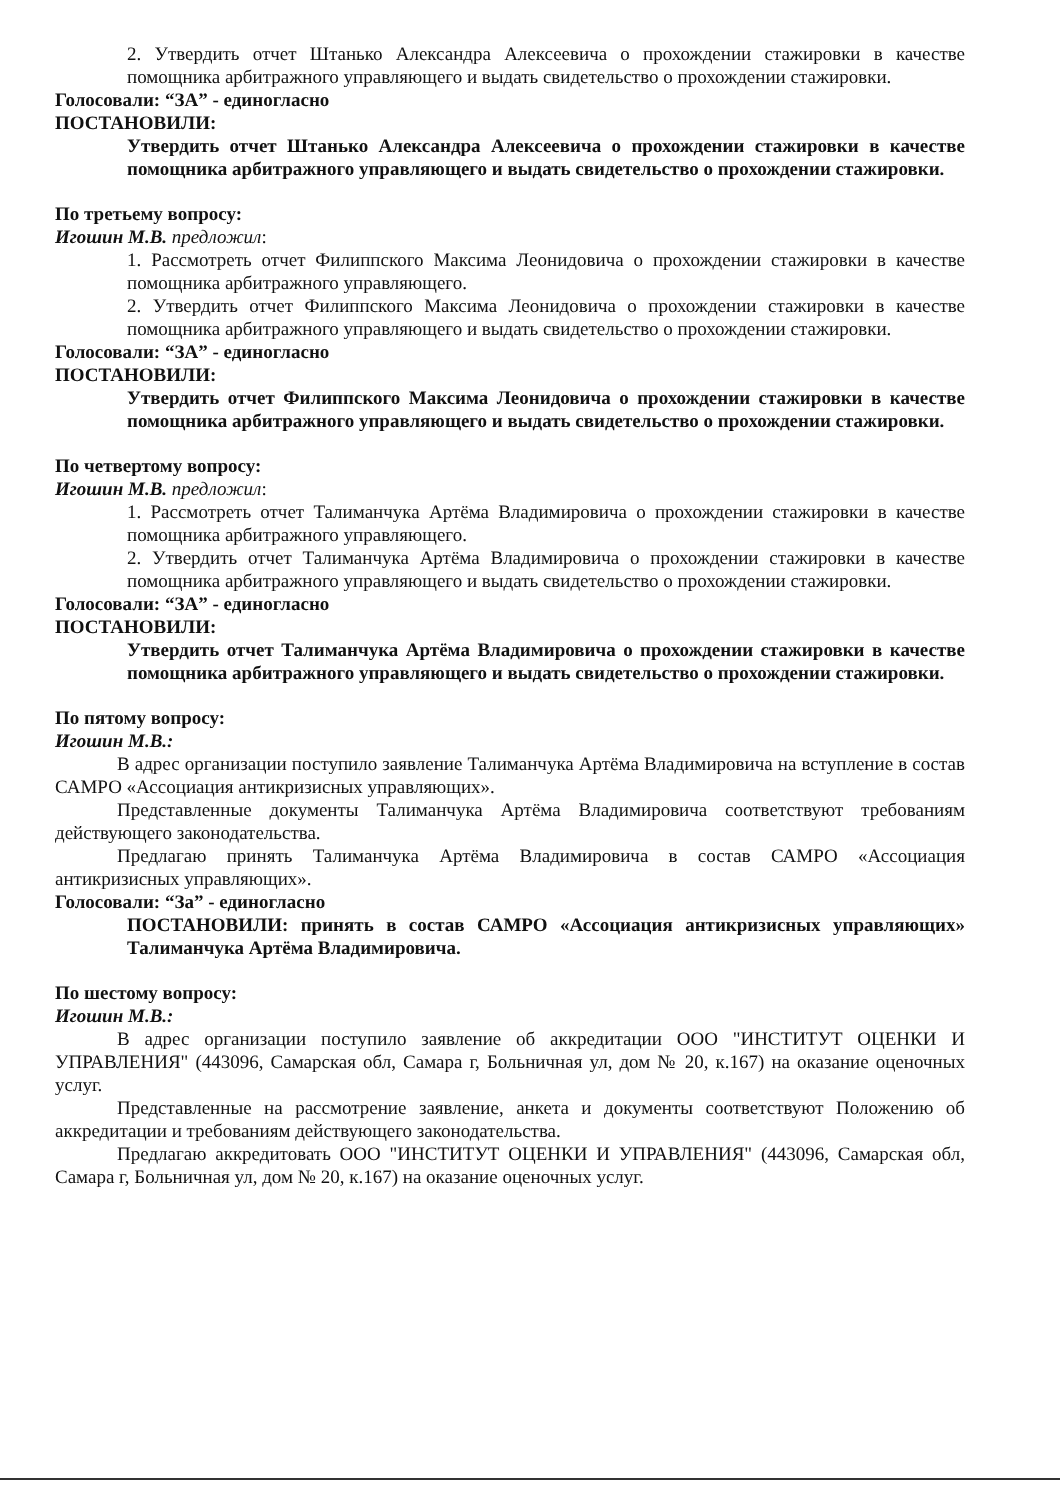2. Утвердить отчет Штанько Александра Алексеевича о прохождении стажировки в качестве помощника арбитражного управляющего и выдать свидетельство о прохождении стажировки.
Голосовали: “ЗА” - единогласно
ПОСТАНОВИЛИ:
Утвердить отчет Штанько Александра Алексеевича о прохождении стажировки в качестве помощника арбитражного управляющего и выдать свидетельство о прохождении стажировки.
По третьему вопросу:
Игошин М.В. предложил:
1. Рассмотреть отчет Филиппского Максима Леонидовича о прохождении стажировки в качестве помощника арбитражного управляющего.
2. Утвердить отчет Филиппского Максима Леонидовича о прохождении стажировки в качестве помощника арбитражного управляющего и выдать свидетельство о прохождении стажировки.
Голосовали: “ЗА” - единогласно
ПОСТАНОВИЛИ:
Утвердить отчет Филиппского Максима Леонидовича о прохождении стажировки в качестве помощника арбитражного управляющего и выдать свидетельство о прохождении стажировки.
По четвертому вопросу:
Игошин М.В. предложил:
1. Рассмотреть отчет Талиманчука Артёма Владимировича о прохождении стажировки в качестве помощника арбитражного управляющего.
2. Утвердить отчет Талиманчука Артёма Владимировича о прохождении стажировки в качестве помощника арбитражного управляющего и выдать свидетельство о прохождении стажировки.
Голосовали: “ЗА” - единогласно
ПОСТАНОВИЛИ:
Утвердить отчет Талиманчука Артёма Владимировича о прохождении стажировки в качестве помощника арбитражного управляющего и выдать свидетельство о прохождении стажировки.
По пятому вопросу:
Игошин М.В.:
В адрес организации поступило заявление Талиманчука Артёма Владимировича на вступление в состав САМРО «Ассоциация антикризисных управляющих».
Представленные документы Талиманчука Артёма Владимировича соответствуют требованиям действующего законодательства.
Предлагаю принять Талиманчука Артёма Владимировича в состав САМРО «Ассоциация антикризисных управляющих».
Голосовали: “За” - единогласно
ПОСТАНОВИЛИ: принять в состав САМРО «Ассоциация антикризисных управляющих» Талиманчука Артёма Владимировича.
По шестому вопросу:
Игошин М.В.:
В адрес организации поступило заявление об аккредитации ООО "ИНСТИТУТ ОЦЕНКИ И УПРАВЛЕНИЯ" (443096, Самарская обл, Самара г, Больничная ул, дом № 20, к.167) на оказание оценочных услуг.
Представленные на рассмотрение заявление, анкета и документы соответствуют Положению об аккредитации и требованиям действующего законодательства.
Предлагаю аккредитовать ООО "ИНСТИТУТ ОЦЕНКИ И УПРАВЛЕНИЯ" (443096, Самарская обл, Самара г, Больничная ул, дом № 20, к.167) на оказание оценочных услуг.